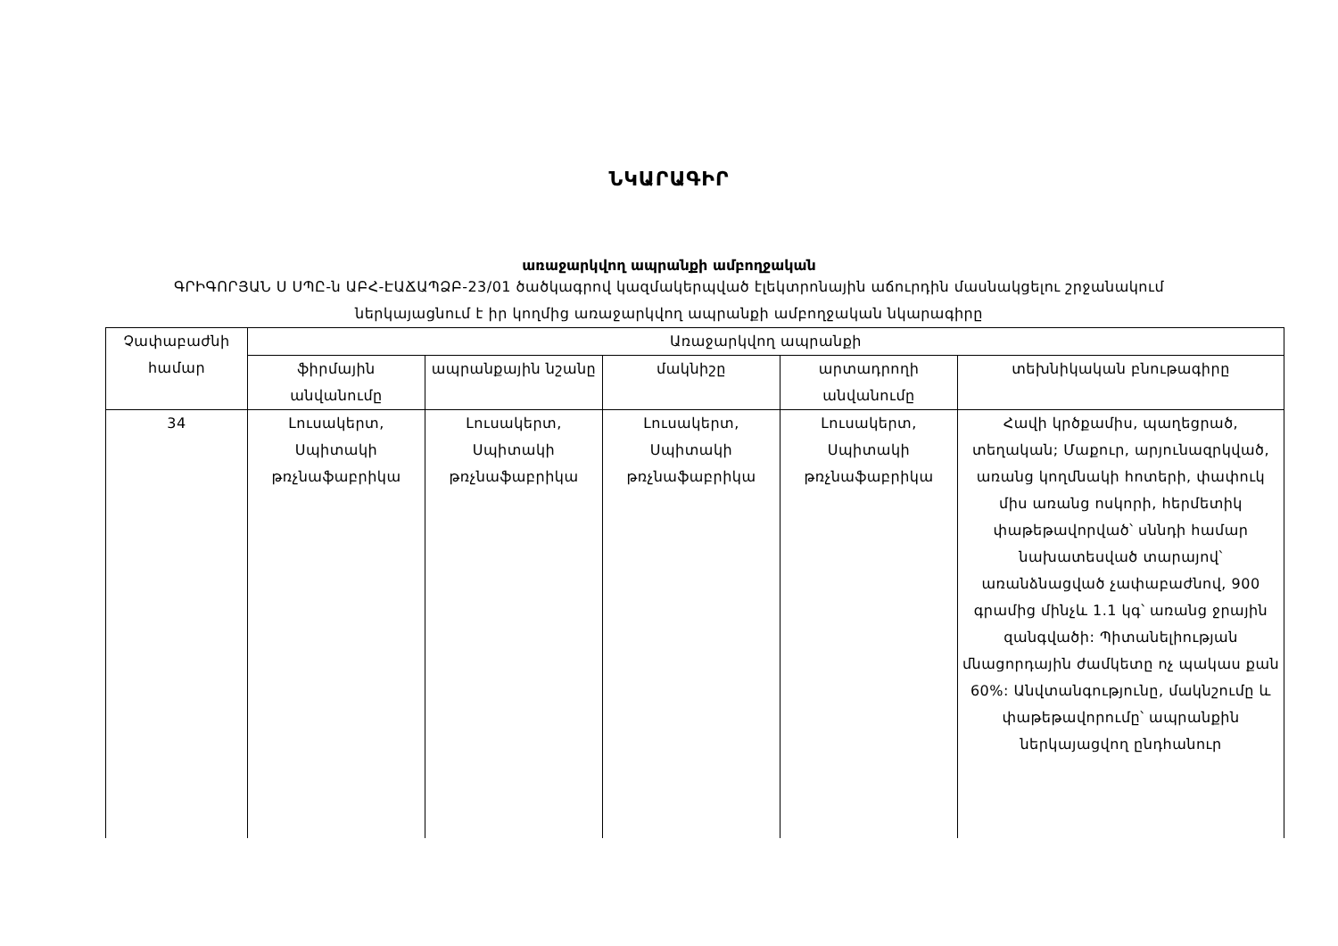ՆԿԱՐԱԳԻՐ
առաջարկվող ապրանքի ամբողջական
ԳՐԻԳՈՐՅԱՆ Ս ՍՊԸ-ն ԱԲՀ-ԷԱՃԱՊՁԲ-23/01 ծածկագրով կազմակերպված էլեկտրոնային աճուրդին մասնակցելու շրջանակում
ներկայացնում է իր կողմից առաջարկվող ապրանքի ամբողջական նկարագիրը
| Չափաբաժնի համար | Առաջարկվող ապրանքի | | | | |
| --- | --- | --- | --- | --- | --- |
| | ֆիրմային անվանումը | ապրանքային նշանը | մակնիշը | արտադրողի անվանումը | տեխնիկական բնութագիրը |
| 34 | Լուսակերտ, Սպիտակի թռչնաֆաբրիկա | Լուսակերտ, Սպիտակի թռչնաֆաբրիկա | Լուսակերտ, Սպիտակի թռչնաֆաբրիկա | Լուսակերտ, Սպիտակի թռչնաֆաբրիկա | Հավի կրծքամիս, պաղեցրած, տեղական; Մաքուր, արյունազրկված, առանց կողմնակի հոտերի, փափուկ միս առանց ոսկորի, հերմետիկ փաթեթավորված՝ սննդի համար նախատեսված տարայով՝ առանձնացված չափաբաժնով, 900 գրամից մինչև 1.1 կգ՝ առանց ջրային զանգվածի: Պիտանելիության մնացորդային ժամկետը ոչ պակաս քան 60%: Անվտանգությունը, մակնշումը և փաթեթավորումը՝ ապրանքին ներկայացվող ընդհանուր |